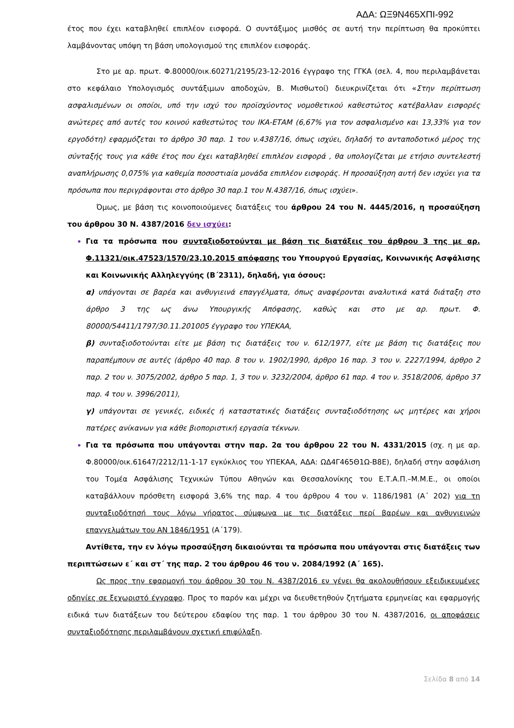ΑΔΑ: ΩΞ9Ν465ΧΠΙ-992
έτος που έχει καταβληθεί επιπλέον εισφορά. Ο συντάξιμος μισθός σε αυτή την περίπτωση θα προκύπτει λαμβάνοντας υπόψη τη βάση υπολογισμού της επιπλέον εισφοράς.
Στο με αρ. πρωτ. Φ.80000/οικ.60271/2195/23-12-2016 έγγραφο της ΓΓΚΑ (σελ. 4, που περιλαμβάνεται στο κεφάλαιο Υπολογισμός συντάξιμων αποδοχών, Β. Μισθωτοί) διευκρινίζεται ότι «Στην περίπτωση ασφαλισμένων οι οποίοι, υπό την ισχύ του προϊσχύοντος νομοθετικού καθεστώτος κατέβαλλαν εισφορές ανώτερες από αυτές του κοινού καθεστώτος του ΙΚΑ-ΕΤΑΜ (6,67% για τον ασφαλισμένο και 13,33% για τον εργοδότη) εφαρμόζεται το άρθρο 30 παρ. 1 του ν.4387/16, όπως ισχύει, δηλαδή το ανταποδοτικό μέρος της σύνταξής τους για κάθε έτος που έχει καταβληθεί επιπλέον εισφορά , θα υπολογίζεται με ετήσιο συντελεστή αναπλήρωσης 0,075% για καθεμία ποσοστιαία μονάδα επιπλέον εισφοράς. Η προσαύξηση αυτή δεν ισχύει για τα πρόσωπα που περιγράφονται στο άρθρο 30 παρ.1 του Ν.4387/16, όπως ισχύει».
Όμως, με βάση τις κοινοποιούμενες διατάξεις του άρθρου 24 του Ν. 4445/2016, η προσαύξηση του άρθρου 30 Ν. 4387/2016 δεν ισχύει:
Για τα πρόσωπα που συνταξιοδοτούνται με βάση τις διατάξεις του άρθρου 3 της με αρ. Φ.11321/οικ.47523/1570/23.10.2015 απόφασης του Υπουργού Εργασίας, Κοινωνικής Ασφάλισης και Κοινωνικής Αλληλεγγύης (Β΄2311), δηλαδή, για όσους:
α) υπάγονται σε βαρέα και ανθυγιεινά επαγγέλματα, όπως αναφέρονται αναλυτικά κατά διάταξη στο άρθρο 3 της ως άνω Υπουργικής Απόφασης, καθώς και στο με αρ. πρωτ. Φ. 80000/54411/1797/30.11.201005 έγγραφο του ΥΠΕΚΑΑ,
β) συνταξιοδοτούνται είτε με βάση τις διατάξεις του ν. 612/1977, είτε με βάση τις διατάξεις που παραπέμπουν σε αυτές (άρθρο 40 παρ. 8 του ν. 1902/1990, άρθρο 16 παρ. 3 του ν. 2227/1994, άρθρο 2 παρ. 2 του ν. 3075/2002, άρθρο 5 παρ. 1, 3 του ν. 3232/2004, άρθρο 61 παρ. 4 του ν. 3518/2006, άρθρο 37 παρ. 4 του ν. 3996/2011),
γ) υπάγονται σε γενικές, ειδικές ή καταστατικές διατάξεις συνταξιοδότησης ως μητέρες και χήροι πατέρες ανίκανων για κάθε βιοποριστική εργασία τέκνων.
Για τα πρόσωπα που υπάγονται στην παρ. 2α του άρθρου 22 του Ν. 4331/2015 (σχ. η με αρ. Φ.80000/οικ.61647/2212/11-1-17 εγκύκλιος του ΥΠΕΚΑΑ, ΑΔΑ: ΩΔ4Γ465Θ1Ω-Β8Ε), δηλαδή στην ασφάλιση του Τομέα Ασφάλισης Τεχνικών Τύπου Αθηνών και Θεσσαλονίκης του Ε.Τ.Α.Π.–Μ.Μ.Ε., οι οποίοι καταβάλλουν πρόσθετη εισφορά 3,6% της παρ. 4 του άρθρου 4 του ν. 1186/1981 (Α΄ 202) για τη συνταξιοδότησή τους λόγω γήρατος, σύμφωνα με τις διατάξεις περί βαρέων και ανθυγιεινών επαγγελμάτων του ΑΝ 1846/1951 (Α΄179).
Αντίθετα, την εν λόγω προσαύξηση δικαιούνται τα πρόσωπα που υπάγονται στις διατάξεις των περιπτώσεων ε΄ και στ΄ της παρ. 2 του άρθρου 46 του ν. 2084/1992 (Α΄ 165).
Ως προς την εφαρμογή του άρθρου 30 του Ν. 4387/2016 εν γένει θα ακολουθήσουν εξειδικευμένες οδηγίες σε ξεχωριστό έγγραφο. Προς το παρόν και μέχρι να διευθετηθούν ζητήματα ερμηνείας και εφαρμογής ειδικά των διατάξεων του δεύτερου εδαφίου της παρ. 1 του άρθρου 30 του Ν. 4387/2016, οι αποφάσεις συνταξιοδότησης περιλαμβάνουν σχετική επιφύλαξη.
Σελίδα 8 από 14